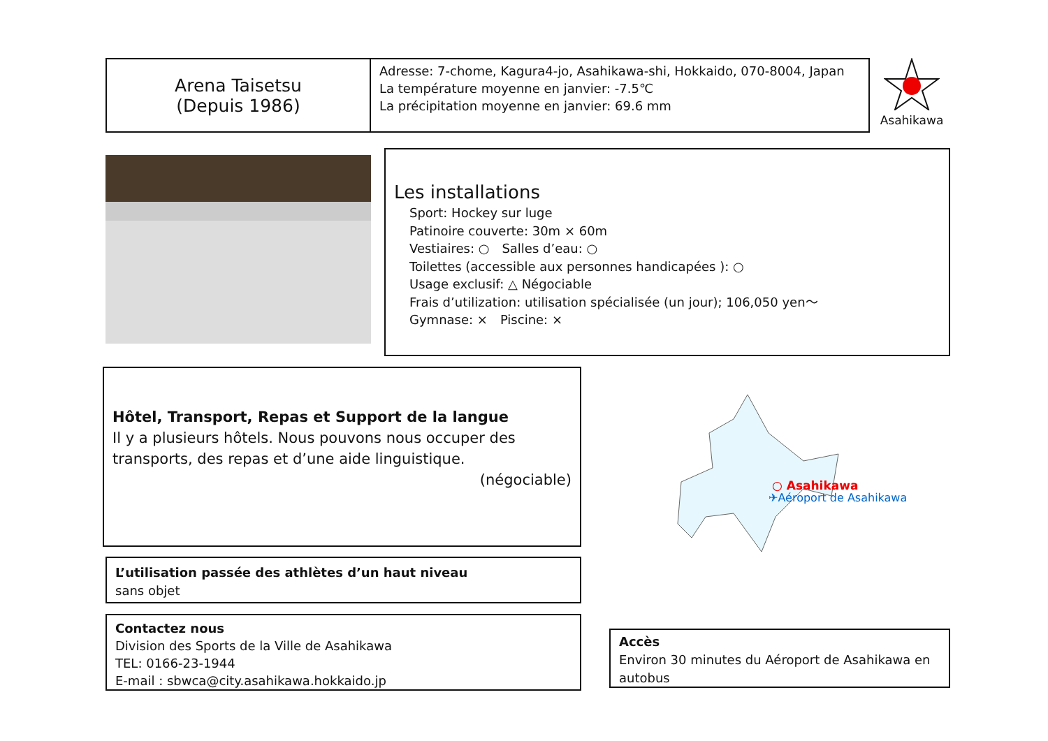Arena Taisetsu
(Depuis 1986)
Adresse: 7-chome, Kagura4-jo, Asahikawa-shi, Hokkaido, 070-8004, Japan
La température moyenne en janvier: -7.5℃
La précipitation moyenne en janvier: 69.6 mm
Asahikawa
Les installations
Sport: Hockey sur luge
Patinoire couverte: 30m × 60m
Vestiaires: ○　Salles d’eau: ○
Toilettes (accessible aux personnes handicapées ): ○
Usage exclusif: △ Négociable
Frais d’utilization: utilisation spécialisée (un jour); 106,050 yen～
Gymnase: ×　Piscine: ×
Hôtel, Transport, Repas et Support de la langue
Il y a plusieurs hôtels. Nous pouvons nous occuper des transports, des repas et d’une aide linguistique.
(négociable)
L’utilisation passée des athlètes d’un haut niveau
sans objet
Contactez nous
Division des Sports de la Ville de Asahikawa
TEL: 0166-23-1944
E-mail : sbwca@city.asahikawa.hokkaido.jp
○ Asahikawa
✈Aéroport de Asahikawa
Accès
Environ 30 minutes du Aéroport de Asahikawa en autobus